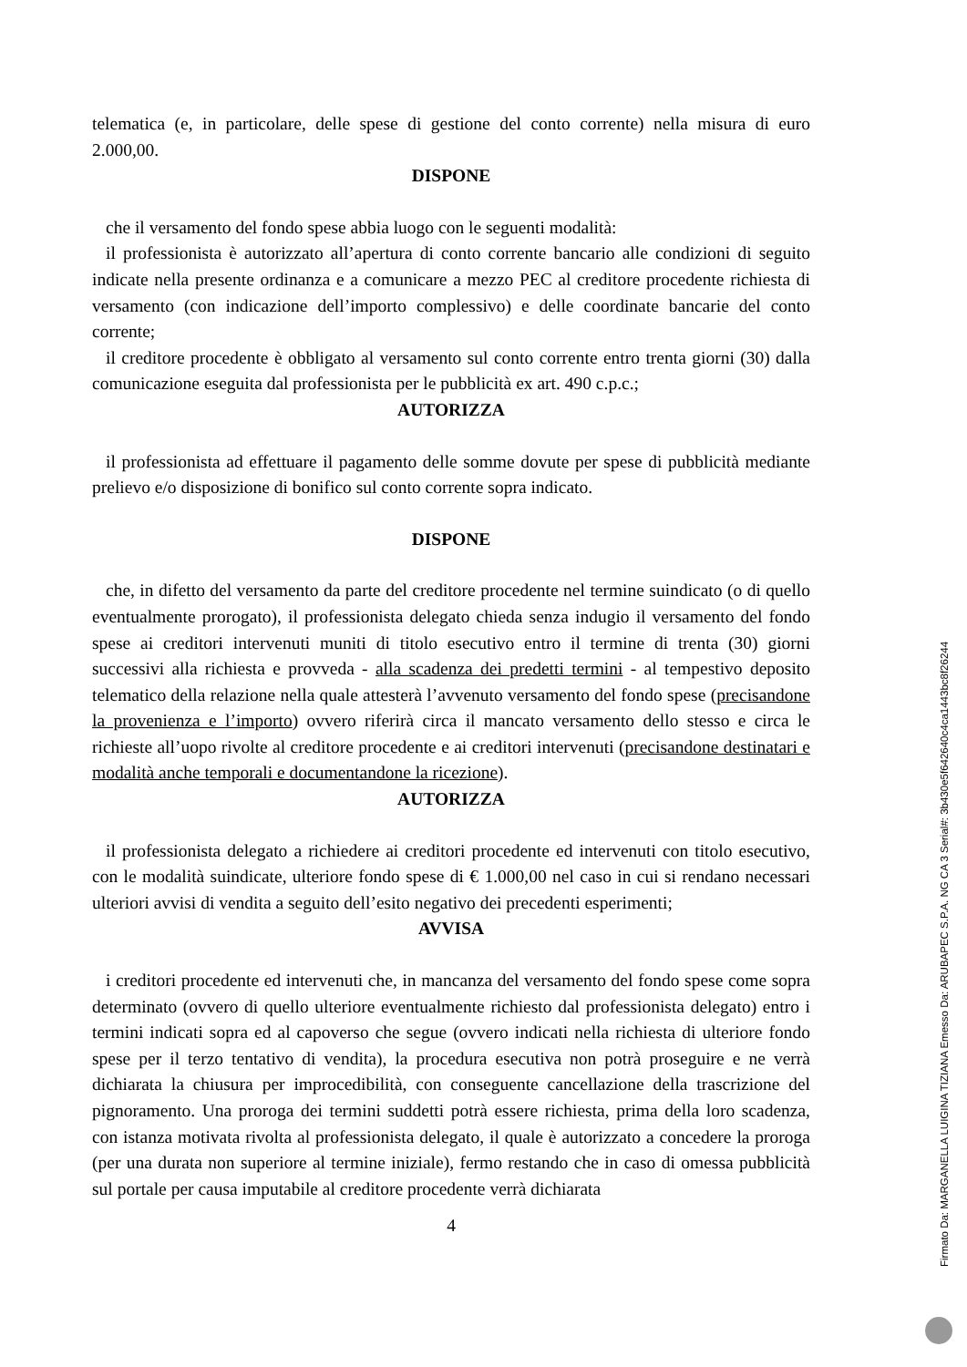telematica (e, in particolare, delle spese di gestione del conto corrente) nella misura di euro 2.000,00.
DISPONE
che il versamento del fondo spese abbia luogo con le seguenti modalità:
il professionista è autorizzato all’apertura di conto corrente bancario alle condizioni di seguito indicate nella presente ordinanza e a comunicare a mezzo PEC al creditore procedente richiesta di versamento (con indicazione dell’importo complessivo) e delle coordinate bancarie del conto corrente;
il creditore procedente è obbligato al versamento sul conto corrente entro trenta giorni (30) dalla comunicazione eseguita dal professionista per le pubblicità ex art. 490 c.p.c.;
AUTORIZZA
il professionista ad effettuare il pagamento delle somme dovute per spese di pubblicità mediante prelievo e/o disposizione di bonifico sul conto corrente sopra indicato.
DISPONE
che, in difetto del versamento da parte del creditore procedente nel termine suindicato (o di quello eventualmente prorogato), il professionista delegato chieda senza indugio il versamento del fondo spese ai creditori intervenuti muniti di titolo esecutivo entro il termine di trenta (30) giorni successivi alla richiesta e provveda - alla scadenza dei predetti termini - al tempestivo deposito telematico della relazione nella quale attesterà l’avvenuto versamento del fondo spese (precisandone la provenienza e l’importo) ovvero riferirà circa il mancato versamento dello stesso e circa le richieste all’uopo rivolte al creditore procedente e ai creditori intervenuti (precisandone destinatari e modalità anche temporali e documentandone la ricezione).
AUTORIZZA
il professionista delegato a richiedere ai creditori procedente ed intervenuti con titolo esecutivo, con le modalità suindicate, ulteriore fondo spese di € 1.000,00 nel caso in cui si rendano necessari ulteriori avvisi di vendita a seguito dell’esito negativo dei precedenti esperimenti;
AVVISA
i creditori procedente ed intervenuti che, in mancanza del versamento del fondo spese come sopra determinato (ovvero di quello ulteriore eventualmente richiesto dal professionista delegato) entro i termini indicati sopra ed al capoverso che segue (ovvero indicati nella richiesta di ulteriore fondo spese per il terzo tentativo di vendita), la procedura esecutiva non potrà proseguire e ne verrà dichiarata la chiusura per improcedibilità, con conseguente cancellazione della trascrizione del pignoramento. Una proroga dei termini suddetti potrà essere richiesta, prima della loro scadenza, con istanza motivata rivolta al professionista delegato, il quale è autorizzato a concedere la proroga (per una durata non superiore al termine iniziale), fermo restando che in caso di omessa pubblicità sul portale per causa imputabile al creditore procedente verrà dichiarata
4
Firmato Da: MARGANELLA LUIGINA TIZIANA Emesso Da: ARUBAPEC S.P.A. NG CA 3 Serial#: 3b430e5f642640c4ca1443bc8f26244